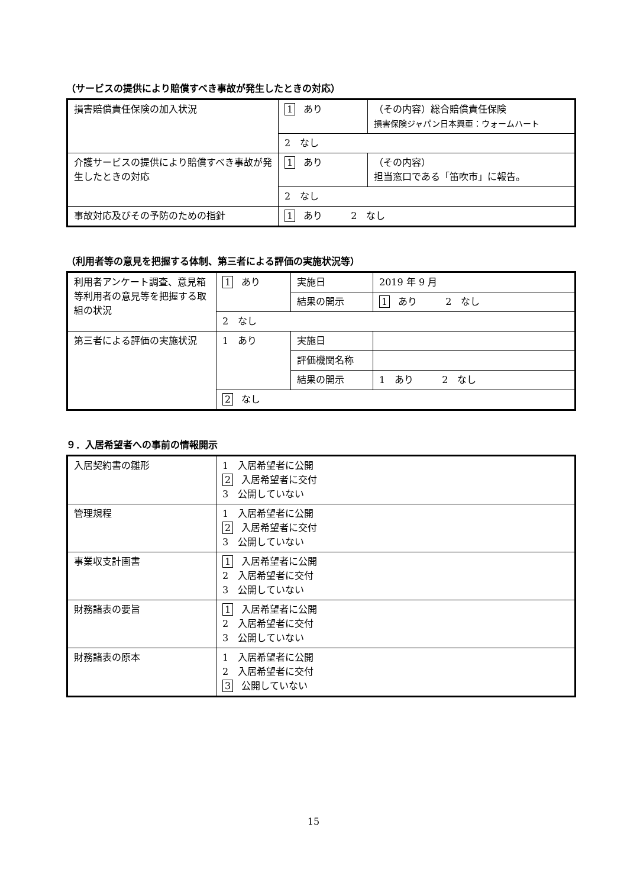（サービスの提供により賠償すべき事故が発生したときの対応）
| 損害賠償責任保険の加入状況 | 1 あり | （その内容）総合賠償責任保険 損害保険ジャパン日本興亜：ウォームハート |
| | 2 なし | |
| 介護サービスの提供により賠償すべき事故が発生したときの対応 | 1 あり | （その内容） 担当窓口である「笛吹市」に報告。 |
| | 2 なし | |
| 事故対応及びその予防のための指針 | 1 あり 2 なし | |
（利用者等の意見を把握する体制、第三者による評価の実施状況等）
| 利用者アンケート調査、意見箱等利用者の意見等を把握する取組の状況 | 1 あり | 実施日 | 2019 年 9 月 |
| | | 結果の開示 | 1 あり 2 なし |
| | 2 なし | | |
| 第三者による評価の実施状況 | 1 あり | 実施日 | |
| | | 評価機関名称 | |
| | | 結果の開示 | 1 あり 2 なし |
| | 2 なし | | |
９．入居希望者への事前の情報開示
| 入居契約書の雛形 | 1 入居希望者に公開 2 入居希望者に交付 3 公開していない |
| 管理規程 | 1 入居希望者に公開 2 入居希望者に交付 3 公開していない |
| 事業収支計画書 | 1 入居希望者に公開 2 入居希望者に交付 3 公開していない |
| 財務諸表の要旨 | 1 入居希望者に公開 2 入居希望者に交付 3 公開していない |
| 財務諸表の原本 | 1 入居希望者に公開 2 入居希望者に交付 3 公開していない |
15